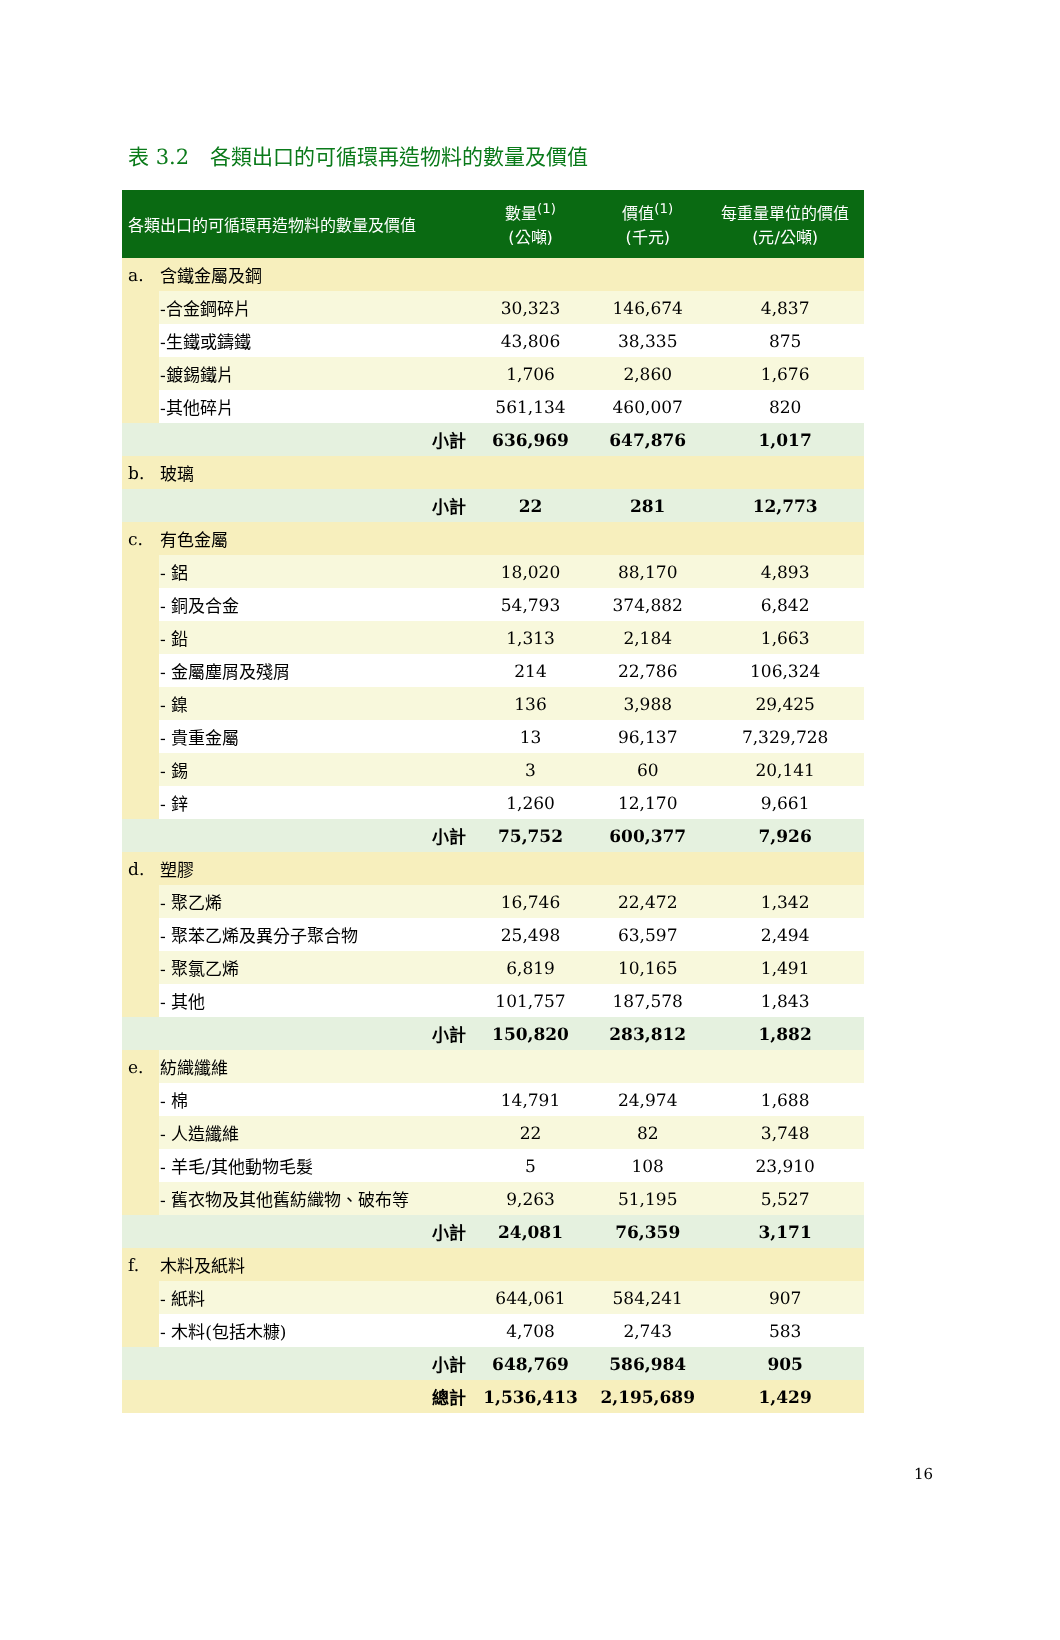表 3.2　各類出口的可循環再造物料的數量及價值
| 各類出口的可循環再造物料的數量及價值 | | 數量<sup>(1)</sup> (公噸) | 價值<sup>(1)</sup> (千元) | 每重量單位的價值 (元/公噸) |
| --- | --- | --- | --- | --- |
| a. | 含鐵金屬及鋼 | | | |
| | -合金鋼碎片 | 30,323 | 146,674 | 4,837 |
| | -生鐵或鑄鐵 | 43,806 | 38,335 | 875 |
| | -鍍錫鐵片 | 1,706 | 2,860 | 1,676 |
| | -其他碎片 | 561,134 | 460,007 | 820 |
| | 小計 | 636,969 | 647,876 | 1,017 |
| b. | 玻璃 | | | |
| | 小計 | 22 | 281 | 12,773 |
| c. | 有色金屬 | | | |
| | - 鋁 | 18,020 | 88,170 | 4,893 |
| | - 銅及合金 | 54,793 | 374,882 | 6,842 |
| | - 鉛 | 1,313 | 2,184 | 1,663 |
| | - 金屬塵屑及殘屑 | 214 | 22,786 | 106,324 |
| | - 鎳 | 136 | 3,988 | 29,425 |
| | - 貴重金屬 | 13 | 96,137 | 7,329,728 |
| | - 錫 | 3 | 60 | 20,141 |
| | - 鋅 | 1,260 | 12,170 | 9,661 |
| | 小計 | 75,752 | 600,377 | 7,926 |
| d. | 塑膠 | | | |
| | - 聚乙烯 | 16,746 | 22,472 | 1,342 |
| | - 聚苯乙烯及異分子聚合物 | 25,498 | 63,597 | 2,494 |
| | - 聚氯乙烯 | 6,819 | 10,165 | 1,491 |
| | - 其他 | 101,757 | 187,578 | 1,843 |
| | 小計 | 150,820 | 283,812 | 1,882 |
| e. | 紡織纖維 | | | |
| | - 棉 | 14,791 | 24,974 | 1,688 |
| | - 人造纖維 | 22 | 82 | 3,748 |
| | - 羊毛/其他動物毛髮 | 5 | 108 | 23,910 |
| | - 舊衣物及其他舊紡織物、破布等 | 9,263 | 51,195 | 5,527 |
| | 小計 | 24,081 | 76,359 | 3,171 |
| f. | 木料及紙料 | | | |
| | - 紙料 | 644,061 | 584,241 | 907 |
| | - 木料(包括木糠) | 4,708 | 2,743 | 583 |
| | 小計 | 648,769 | 586,984 | 905 |
| | 總計 | 1,536,413 | 2,195,689 | 1,429 |
16